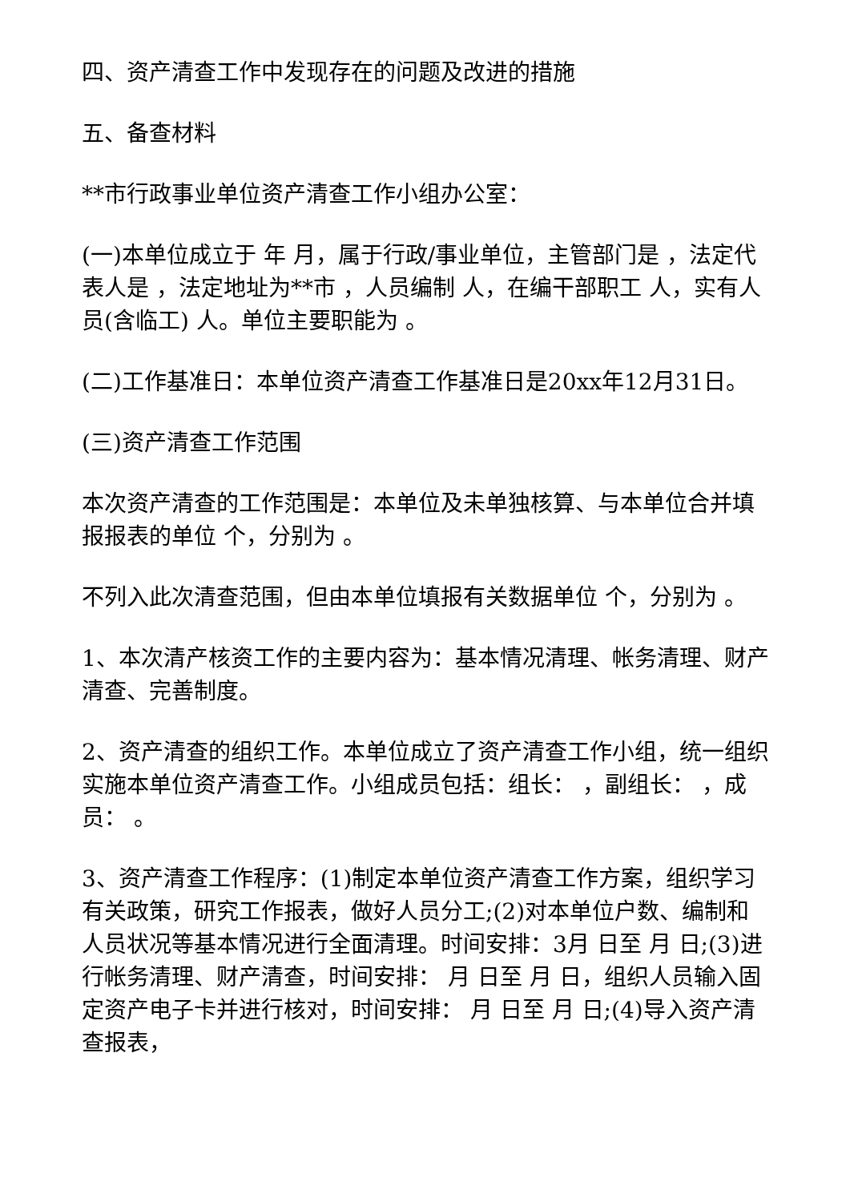四、资产清查工作中发现存在的问题及改进的措施
五、备查材料
**市行政事业单位资产清查工作小组办公室：
(一)本单位成立于 年 月，属于行政/事业单位，主管部门是 ，法定代表人是 ，法定地址为**市 ，人员编制 人，在编干部职工 人，实有人员(含临工) 人。单位主要职能为 。
(二)工作基准日：本单位资产清查工作基准日是20xx年12月31日。
(三)资产清查工作范围
本次资产清查的工作范围是：本单位及未单独核算、与本单位合并填报报表的单位 个，分别为 。
不列入此次清查范围，但由本单位填报有关数据单位 个，分别为 。
1、本次清产核资工作的主要内容为：基本情况清理、帐务清理、财产清查、完善制度。
2、资产清查的组织工作。本单位成立了资产清查工作小组，统一组织实施本单位资产清查工作。小组成员包括：组长： ，副组长： ，成员： 。
3、资产清查工作程序：(1)制定本单位资产清查工作方案，组织学习有关政策，研究工作报表，做好人员分工;(2)对本单位户数、编制和人员状况等基本情况进行全面清理。时间安排：3月 日至 月 日;(3)进行帐务清理、财产清查，时间安排： 月 日至 月 日，组织人员输入固定资产电子卡并进行核对，时间安排： 月 日至 月 日;(4)导入资产清查报表，